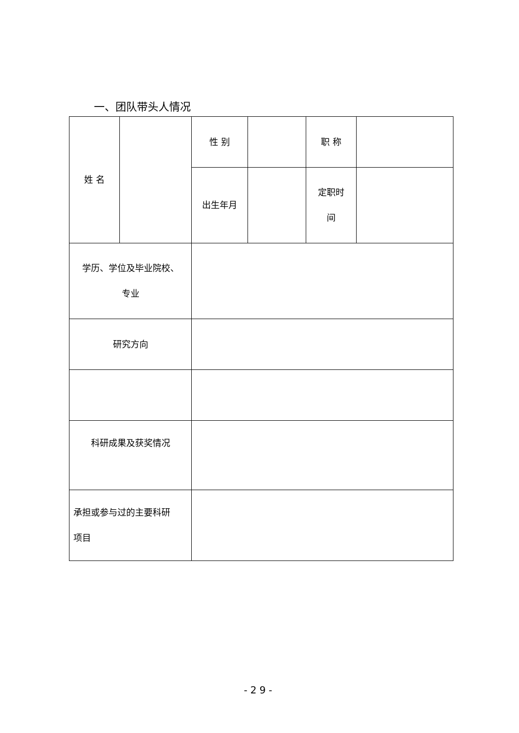一、团队带头人情况
| 姓 名 | | 性 别 | | 职 称 | |
| | | 出生年月 | | 定职时 间 | |
| 学历、学位及毕业院校、 专业 | | | | | |
| 研究方向 | | | | | |
| 科研成果及获奖情况 | | | | | |
| 承担或参与过的主要科研 项目 | | | | | |
-29-